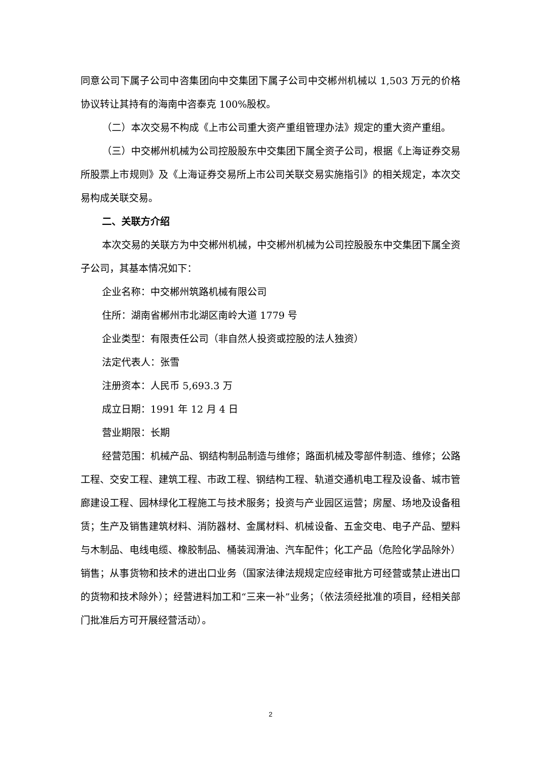同意公司下属子公司中咨集团向中交集团下属子公司中交郴州机械以 1,503 万元的价格协议转让其持有的海南中咨泰克 100%股权。
（二）本次交易不构成《上市公司重大资产重组管理办法》规定的重大资产重组。
（三）中交郴州机械为公司控股股东中交集团下属全资子公司，根据《上海证券交易所股票上市规则》及《上海证券交易所上市公司关联交易实施指引》的相关规定，本次交易构成关联交易。
二、关联方介绍
本次交易的关联方为中交郴州机械，中交郴州机械为公司控股股东中交集团下属全资子公司，其基本情况如下：
企业名称：中交郴州筑路机械有限公司
住所：湖南省郴州市北湖区南岭大道 1779 号
企业类型：有限责任公司（非自然人投资或控股的法人独资）
法定代表人：张雪
注册资本：人民币 5,693.3 万
成立日期：1991 年 12 月 4 日
营业期限：长期
经营范围：机械产品、钢结构制品制造与维修；路面机械及零部件制造、维修；公路工程、交安工程、建筑工程、市政工程、钢结构工程、轨道交通机电工程及设备、城市管廊建设工程、园林绿化工程施工与技术服务；投资与产业园区运营；房屋、场地及设备租赁；生产及销售建筑材料、消防器材、金属材料、机械设备、五金交电、电子产品、塑料与木制品、电线电缆、橡胶制品、桶装润滑油、汽车配件；化工产品（危险化学品除外）销售；从事货物和技术的进出口业务（国家法律法规规定应经审批方可经营或禁止进出口的货物和技术除外）；经营进料加工和“三来一补”业务；（依法须经批准的项目，经相关部门批准后方可开展经营活动）。
2